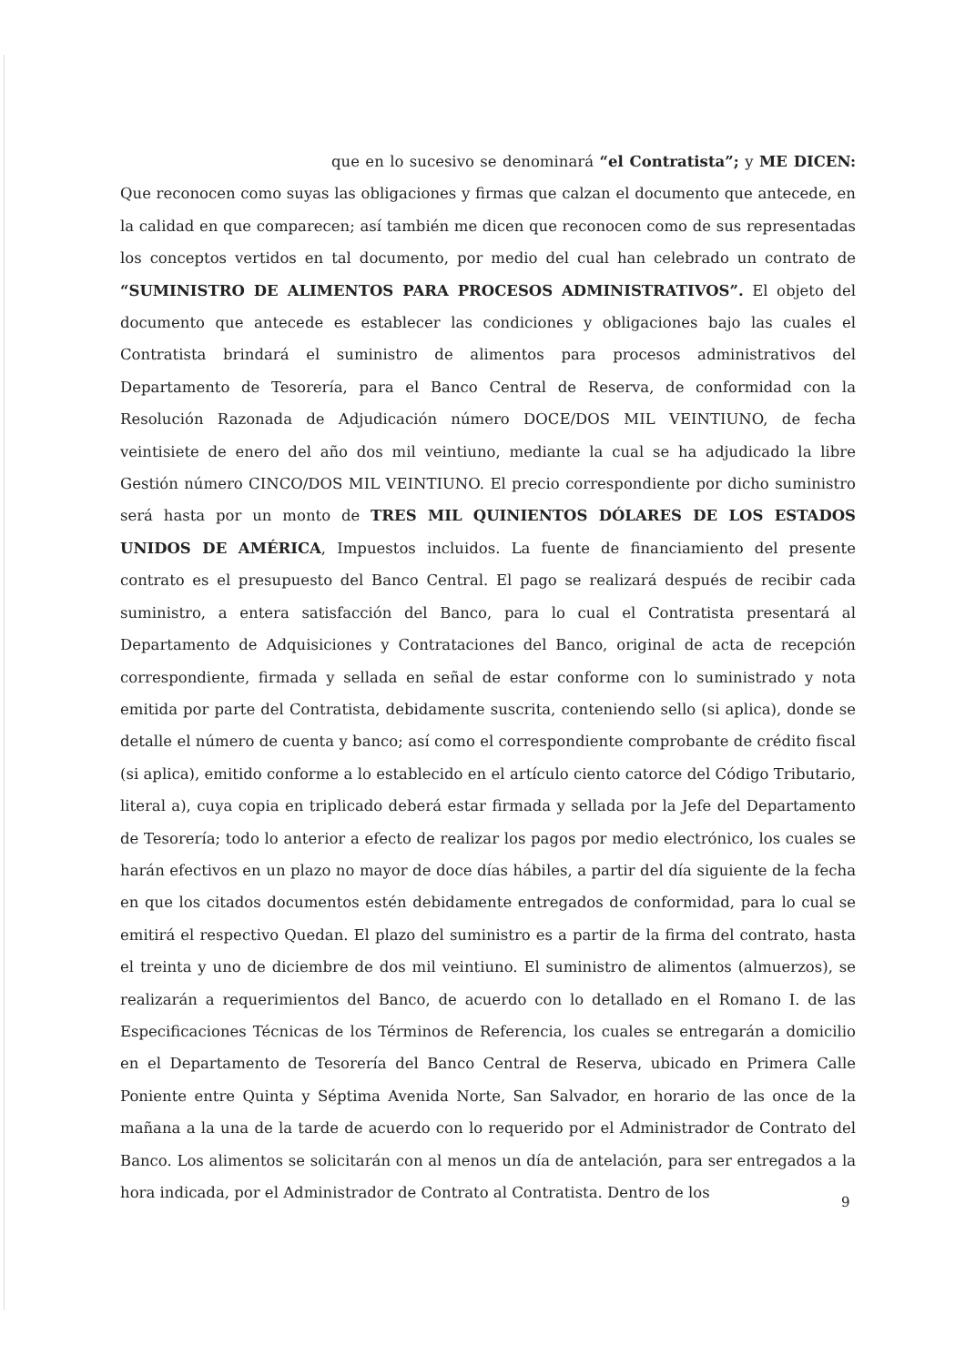que en lo sucesivo se denominará “el Contratista”; y ME DICEN: Que reconocen como suyas las obligaciones y firmas que calzan el documento que antecede, en la calidad en que comparecen; así también me dicen que reconocen como de sus representadas los conceptos vertidos en tal documento, por medio del cual han celebrado un contrato de “SUMINISTRO DE ALIMENTOS PARA PROCESOS ADMINISTRATIVOS”. El objeto del documento que antecede es establecer las condiciones y obligaciones bajo las cuales el Contratista brindará el suministro de alimentos para procesos administrativos del Departamento de Tesorería, para el Banco Central de Reserva, de conformidad con la Resolución Razonada de Adjudicación número DOCE/DOS MIL VEINTIUNO, de fecha veintisiete de enero del año dos mil veintiuno, mediante la cual se ha adjudicado la libre Gestión número CINCO/DOS MIL VEINTIUNO. El precio correspondiente por dicho suministro será hasta por un monto de TRES MIL QUINIENTOS DÓLARES DE LOS ESTADOS UNIDOS DE AMÉRICA, Impuestos incluidos. La fuente de financiamiento del presente contrato es el presupuesto del Banco Central. El pago se realizará después de recibir cada suministro, a entera satisfacción del Banco, para lo cual el Contratista presentará al Departamento de Adquisiciones y Contrataciones del Banco, original de acta de recepción correspondiente, firmada y sellada en señal de estar conforme con lo suministrado y nota emitida por parte del Contratista, debidamente suscrita, conteniendo sello (si aplica), donde se detalle el número de cuenta y banco; así como el correspondiente comprobante de crédito fiscal (si aplica), emitido conforme a lo establecido en el artículo ciento catorce del Código Tributario, literal a), cuya copia en triplicado deberá estar firmada y sellada por la Jefe del Departamento de Tesorería; todo lo anterior a efecto de realizar los pagos por medio electrónico, los cuales se harán efectivos en un plazo no mayor de doce días hábiles, a partir del día siguiente de la fecha en que los citados documentos estén debidamente entregados de conformidad, para lo cual se emitirá el respectivo Quedan. El plazo del suministro es a partir de la firma del contrato, hasta el treinta y uno de diciembre de dos mil veintiuno. El suministro de alimentos (almuerzos), se realizarán a requerimientos del Banco, de acuerdo con lo detallado en el Romano I. de las Especificaciones Técnicas de los Términos de Referencia, los cuales se entregarán a domicilio en el Departamento de Tesorería del Banco Central de Reserva, ubicado en Primera Calle Poniente entre Quinta y Séptima Avenida Norte, San Salvador, en horario de las once de la mañana a la una de la tarde de acuerdo con lo requerido por el Administrador de Contrato del Banco. Los alimentos se solicitarán con al menos un día de antelación, para ser entregados a la hora indicada, por el Administrador de Contrato al Contratista. Dentro de los
9